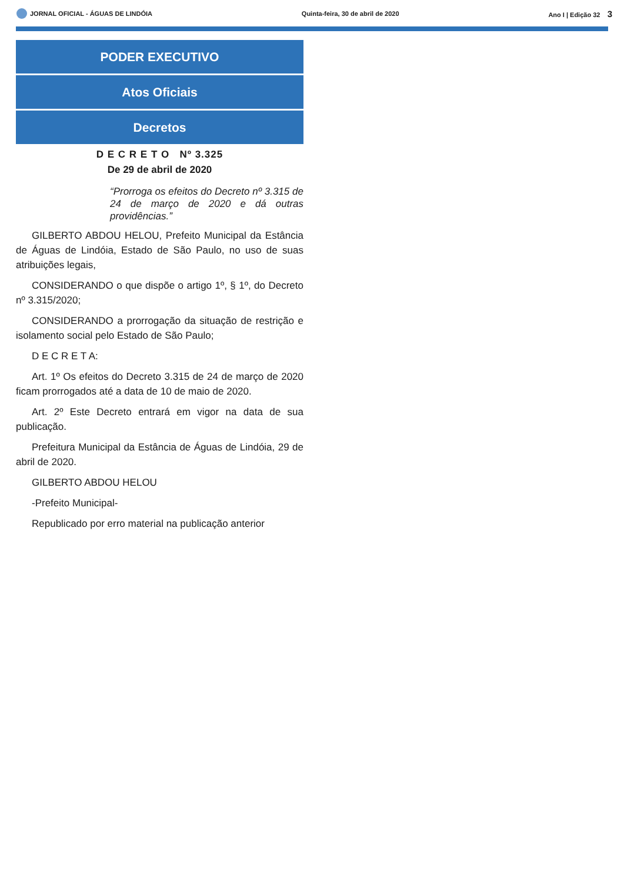JORNAL OFICIAL - ÁGUAS DE LINDÓIA Quinta-feira, 30 de abril de 2020 Ano I | Edição 32 3
PODER EXECUTIVO
Atos Oficiais
Decretos
D E C R E T O Nº 3.325
De 29 de abril de 2020
“Prorroga os efeitos do Decreto nº 3.315 de 24 de março de 2020 e dá outras providências.”
GILBERTO ABDOU HELOU, Prefeito Municipal da Estância de Águas de Lindóia, Estado de São Paulo, no uso de suas atribuições legais,
CONSIDERANDO o que dispõe o artigo 1º, § 1º, do Decreto nº 3.315/2020;
CONSIDERANDO a prorrogação da situação de restrição e isolamento social pelo Estado de São Paulo;
D E C R E T A:
Art. 1º Os efeitos do Decreto 3.315 de 24 de março de 2020 ficam prorrogados até a data de 10 de maio de 2020.
Art. 2º Este Decreto entrará em vigor na data de sua publicação.
Prefeitura Municipal da Estância de Águas de Lindóia, 29 de abril de 2020.
GILBERTO ABDOU HELOU
-Prefeito Municipal-
Republicado por erro material na publicação anterior